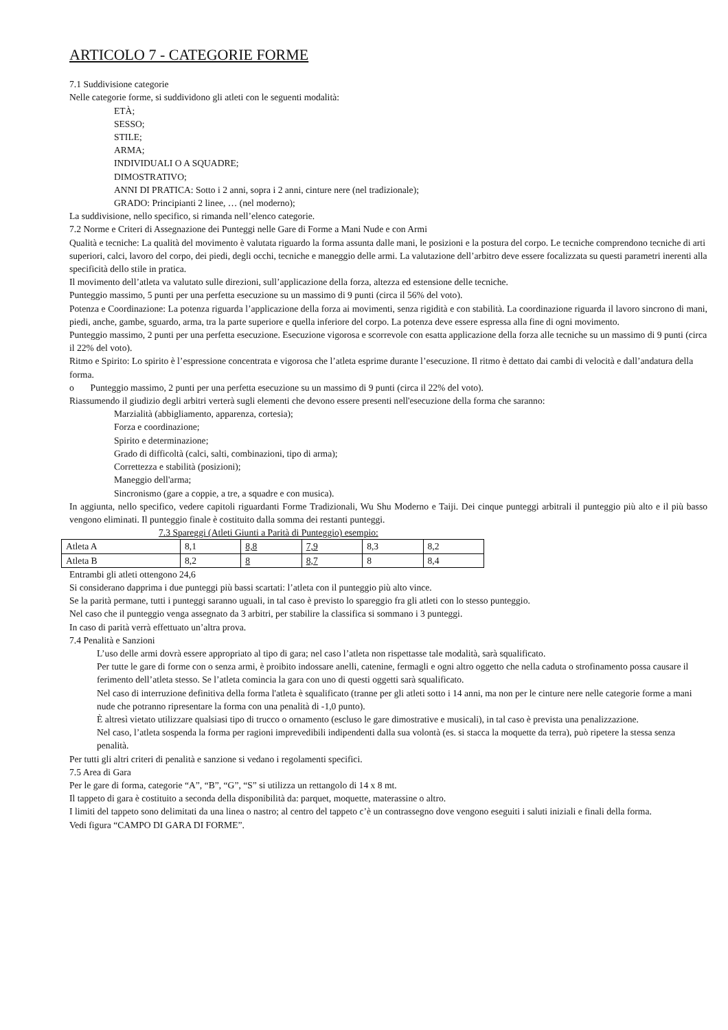ARTICOLO 7 - CATEGORIE FORME
7.1 Suddivisione categorie
Nelle categorie forme, si suddividono gli atleti con le seguenti modalità:
ETÀ;
SESSO;
STILE;
ARMA;
INDIVIDUALI O A SQUADRE;
DIMOSTRATIVO;
ANNI DI PRATICA: Sotto i 2 anni, sopra i 2 anni, cinture nere (nel tradizionale);
GRADO: Principianti 2 linee, … (nel moderno);
La suddivisione, nello specifico, si rimanda nell’elenco categorie.
7.2 Norme e Criteri di Assegnazione dei Punteggi nelle Gare di Forme a Mani Nude e con Armi
Qualità e tecniche: La qualità del movimento è valutata riguardo la forma assunta dalle mani, le posizioni e la postura del corpo. Le tecniche comprendono tecniche di arti superiori, calci, lavoro del corpo, dei piedi, degli occhi, tecniche e maneggio delle armi. La valutazione dell’arbitro deve essere focalizzata su questi parametri inerenti alla specificità dello stile in pratica.
Il movimento dell’atleta va valutato sulle direzioni, sull’applicazione della forza, altezza ed estensione delle tecniche.
Punteggio massimo, 5 punti per una perfetta esecuzione su un massimo di 9 punti (circa il 56% del voto).
Potenza e Coordinazione: La potenza riguarda l’applicazione della forza ai movimenti, senza rigidità e con stabilità. La coordinazione riguarda il lavoro sincrono di mani, piedi, anche, gambe, sguardo, arma, tra la parte superiore e quella inferiore del corpo. La potenza deve essere espressa alla fine di ogni movimento.
Punteggio massimo, 2 punti per una perfetta esecuzione. Esecuzione vigorosa e scorrevole con esatta applicazione della forza alle tecniche su un massimo di 9 punti (circa il 22% del voto).
Ritmo e Spirito: Lo spirito è l’espressione concentrata e vigorosa che l’atleta esprime durante l’esecuzione. Il ritmo è dettato dai cambi di velocità e dall’andatura della forma.
o Punteggio massimo, 2 punti per una perfetta esecuzione su un massimo di 9 punti (circa il 22% del voto).
Riassumendo il giudizio degli arbitri verterà sugli elementi che devono essere presenti nell'esecuzione della forma che saranno:
Marzialità (abbigliamento, apparenza, cortesia);
Forza e coordinazione;
Spirito e determinazione;
Grado di difficoltà (calci, salti, combinazioni, tipo di arma);
Correttezza e stabilità (posizioni);
Maneggio dell'arma;
Sincronismo (gare a coppie, a tre, a squadre e con musica).
In aggiunta, nello specifico, vedere capitoli riguardanti Forme Tradizionali, Wu Shu Moderno e Taiji. Dei cinque punteggi arbitrali il punteggio più alto e il più basso vengono eliminati. Il punteggio finale è costituito dalla somma dei restanti punteggi.
7.3 Spareggi (Atleti Giunti a Parità di Punteggio) esempio:
| Atleta A | 8,1 | 8,8 | 7,9 | 8,3 | 8,2 |
| Atleta B | 8,2 | 8 | 8,7 | 8 | 8,4 |
Entrambi gli atleti ottengono 24,6
Si considerano dapprima i due punteggi più bassi scartati: l’atleta con il punteggio più alto vince.
Se la parità permane, tutti i punteggi saranno uguali, in tal caso è previsto lo spareggio fra gli atleti con lo stesso punteggio.
Nel caso che il punteggio venga assegnato da 3 arbitri, per stabilire la classifica si sommano i 3 punteggi.
In caso di parità verrà effettuato un’altra prova.
7.4 Penalità e Sanzioni
L’uso delle armi dovrà essere appropriato al tipo di gara; nel caso l’atleta non rispettasse tale modalità, sarà squalificato.
Per tutte le gare di forme con o senza armi, è proibito indossare anelli, catenine, fermagli e ogni altro oggetto che nella caduta o strofinamento possa causare il ferimento dell’atleta stesso. Se l’atleta comincia la gara con uno di questi oggetti sarà squalificato.
Nel caso di interruzione definitiva della forma l'atleta è squalificato (tranne per gli atleti sotto i 14 anni, ma non per le cinture nere nelle categorie forme a mani nude che potranno ripresentare la forma con una penalità di -1,0 punto).
È altresì vietato utilizzare qualsiasi tipo di trucco o ornamento (escluso le gare dimostrative e musicali), in tal caso è prevista una penalizzazione.
Nel caso, l’atleta sospenda la forma per ragioni imprevedibili indipendenti dalla sua volontà (es. si stacca la moquette da terra), può ripetere la stessa senza penalità.
Per tutti gli altri criteri di penalità e sanzione si vedano i regolamenti specifici.
7.5 Area di Gara
Per le gare di forma, categorie “A”, “B”, “G”, “S” si utilizza un rettangolo di 14 x 8 mt.
Il tappeto di gara è costituito a seconda della disponibilità da: parquet, moquette, materassine o altro.
I limiti del tappeto sono delimitati da una linea o nastro; al centro del tappeto c’è un contrassegno dove vengono eseguiti i saluti iniziali e finali della forma.
Vedi figura “CAMPO DI GARA DI FORME”.